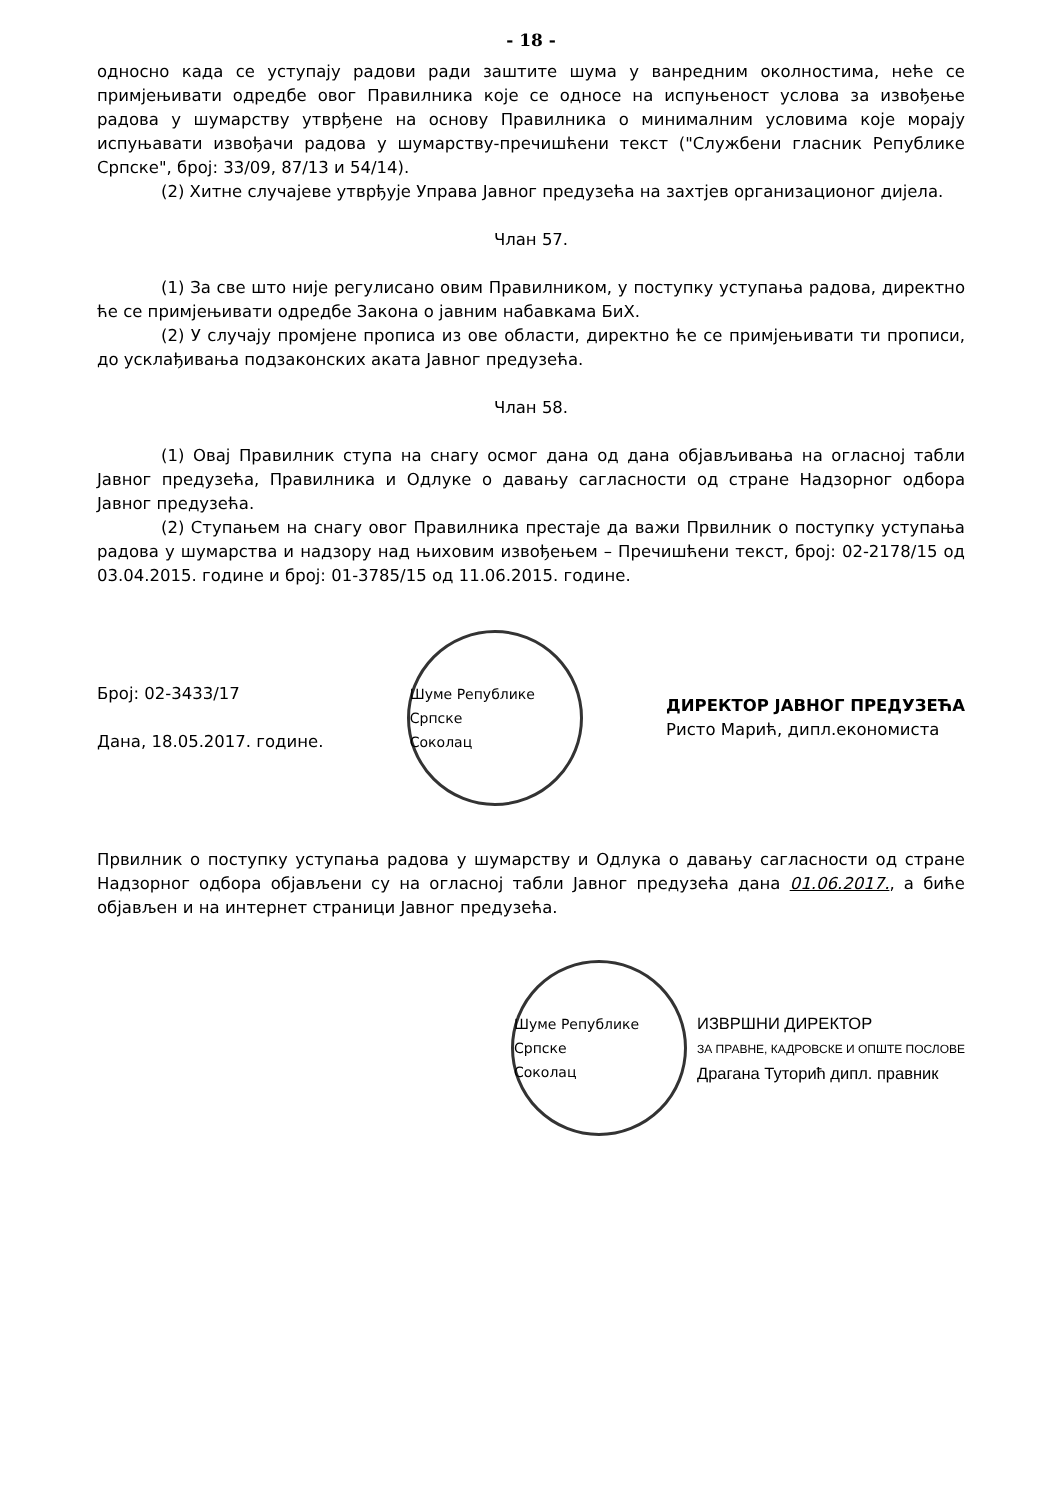- 18 -
односно када се уступају радови ради заштите шума у ванредним околностима, неће се примјењивати одредбе овог Правилника које се односе на испуњеност услова за извођење радова у шумарству утврђене на основу Правилника о минималним условима које морају испуњавати извођачи радова у шумарству-пречишћени текст ("Службени гласник Републике Српске", број: 33/09, 87/13 и 54/14).
(2) Хитне случајеве утврђује Управа Јавног предузећа на захтјев организационог дијела.
Члан 57.
(1) За све што није регулисано овим Правилником, у поступку уступања радова, директно ће се примјењивати одредбе Закона о јавним набавкама БиХ.
(2) У случају промјене прописа из ове области, директно ће се примјењивати ти прописи, до усклађивања подзаконских аката Јавног предузећа.
Члан 58.
(1) Овај Правилник ступа на снагу осмог дана од дана објављивања на огласној табли Јавног предузећа, Правилника и Одлуке о давању сагласности од стране Надзорног одбора Јавног предузећа.
(2) Ступањем на снагу овог Правилника престаје да важи Првилник о поступку уступања радова у шумарства и надзору над њиховим извођењем – Пречишћени текст, број: 02-2178/15 од 03.04.2015. године и број: 01-3785/15 од 11.06.2015. године.
Број: 02-3433/17
Дана, 18.05.2017. године.
Шуме Републике Српске
Соколац
ДИРЕКТОР ЈАВНОГ ПРЕДУЗЕЋА
Ристо Марић, дипл.економиста
Првилник о поступку уступања радова у шумарству и Одлука о давању сагласности од стране Надзорног одбора објављени су на огласној табли Јавног предузећа дана 01.06.2017., а биће објављен и на интернет страници Јавног предузећа.
Шуме Републике Српске
Соколац
ИЗВРШНИ ДИРЕКТОР
ЗА ПРАВНЕ, КАДРОВСКЕ И ОПШТЕ ПОСЛОВЕ
Драгана Туторић дипл. правник